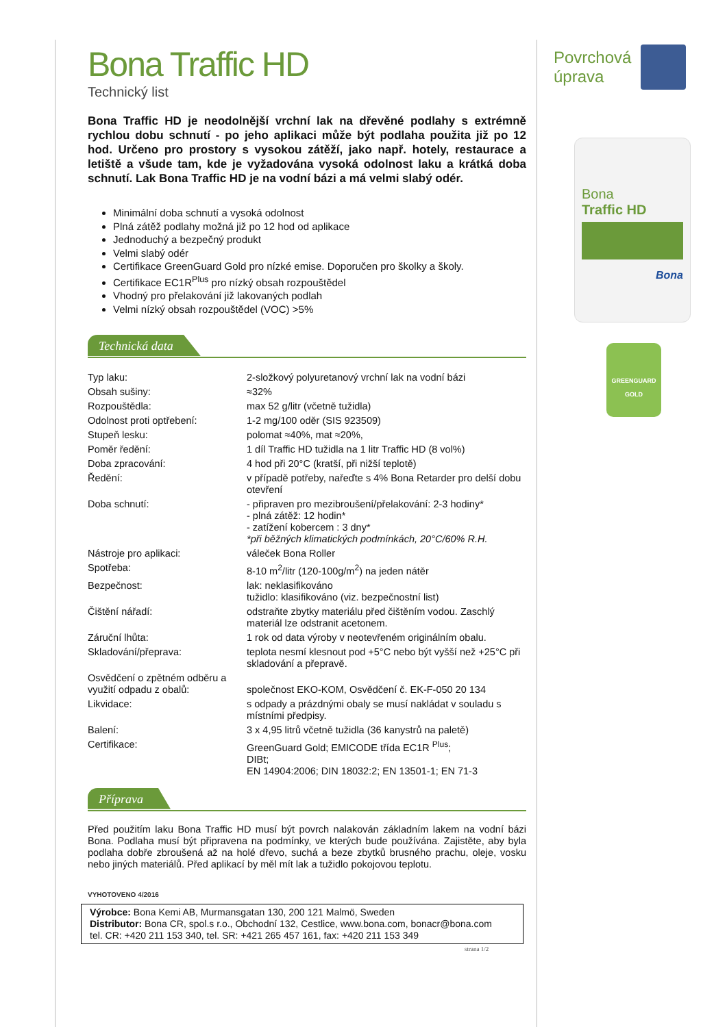Bona Traffic HD
Technický list
Bona Traffic HD je neodolnější vrchní lak na dřevěné podlahy s extrémně rychlou dobu schnutí - po jeho aplikaci může být podlaha použita již po 12 hod. Určeno pro prostory s vysokou zátěží, jako např. hotely, restaurace a letiště a všude tam, kde je vyžadována vysoká odolnost laku a krátká doba schnutí. Lak Bona Traffic HD je na vodní bázi a má velmi slabý odér.
Minimální doba schnutí a vysoká odolnost
Plná zátěž podlahy možná již po 12 hod od aplikace
Jednoduchý a bezpečný produkt
Velmi slabý odér
Certifikace GreenGuard Gold pro nízké emise. Doporučen pro školky a školy.
Certifikace EC1R<sup>Plus</sup> pro nízký obsah rozpouštědel
Vhodný pro přelakování již lakovaných podlah
Velmi nízký obsah rozpouštědel (VOC) >5%
Technická data
| Typ laku: | 2-složkový polyuretanový vrchní lak na vodní bázi |
| Obsah sušiny: | ≈32% |
| Rozpouštědla: | max 52 g/litr (včetně tužidla) |
| Odolnost proti optřebení: | 1-2 mg/100 oděr (SIS 923509) |
| Stupeň lesku: | polomat ≈40%, mat ≈20%, |
| Poměr ředění: | 1 díl Traffic HD tužidla na 1 litr Traffic HD (8 vol%) |
| Doba zpracování: | 4 hod při 20°C (kratší, při nižší teplotě) |
| Ředění: | v případě potřeby, nařeďte s 4% Bona Retarder pro delší dobu otevření |
| Doba schnutí: | - připraven pro mezibroušení/přelakování: 2-3 hodiny* - plná zátěž: 12 hodin* - zatížení kobercem : 3 dny* *při běžných klimatických podmínkách, 20°C/60% R.H. |
| Nástroje pro aplikaci: | váleček Bona Roller |
| Spotřeba: | 8-10 m<sup>2</sup>/litr (120-100g/m<sup>2</sup>) na jeden nátěr |
| Bezpečnost: | lak: neklasifikováno tužidlo: klasifikováno (viz. bezpečnostní list) |
| Čištění nářadí: | odstraňte zbytky materiálu před čištěním vodou. Zaschlý materiál lze odstranit acetonem. |
| Záruční lhůta: | 1 rok od data výroby v neotevřeném originálním obalu. |
| Skladování/přeprava: | teplota nesmí klesnout pod +5°C nebo být vyšší než +25°C při skladování a přepravě. |
| Osvědčení o zpětném odběru a využití odpadu z obalů: | společnost EKO-KOM, Osvědčení č. EK-F-050 20 134 |
| Likvidace: | s odpady a prázdnými obaly se musí nakládat v souladu s místními předpisy. |
| Balení: | 3 x 4,95 litrů včetně tužidla (36 kanystrů na paletě) |
| Certifikace: | GreenGuard Gold; EMICODE třída EC1R <sup>Plus</sup>; DIBt; EN 14904:2006; DIN 18032:2; EN 13501-1; EN 71-3 |
Příprava
Před použitím laku Bona Traffic HD musí být povrch nalakován základním lakem na vodní bázi Bona. Podlaha musí být připravena na podmínky, ve kterých bude používána. Zajistěte, aby byla podlaha dobře zbroušená až na holé dřevo, suchá a beze zbytků brusného prachu, oleje, vosku nebo jiných materiálů. Před aplikací by měl mít lak a tužidlo pokojovou teplotu.
VYHOTOVENO 4/2016
Výrobce: Bona Kemi AB, Murmansgatan 130, 200 121 Malmö, Sweden
Distributor: Bona CR, spol.s r.o., Obchodní 132, Cestlice, www.bona.com, bonacr@bona.com
tel. CR: +420 211 153 340, tel. SR: +421 265 457 161, fax: +420 211 153 349
strana 1/2
Povrchová
úprava
Bona
Traffic HD
Bona
GREENGUARD
GOLD